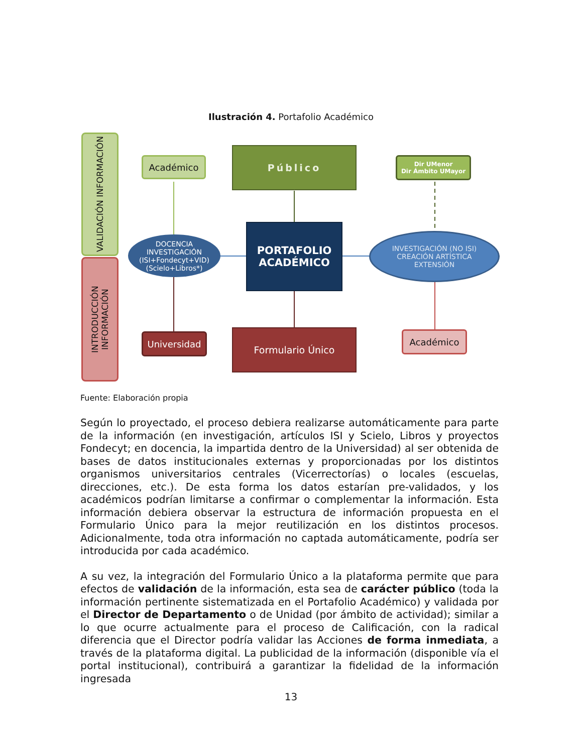Ilustración 4. Portafolio Académico
VALIDACIÓN INFORMACIÓN
INTRODUCCIÓN INFORMACIÓN
Académico
Público
Dir UMenor
Dir Ámbito UMayor
DOCENCIA
INVESTIGACIÓN
(ISI+Fondecyt+VID)
(Scielo+Libros*)
PORTAFOLIO
ACADÉMICO
INVESTIGACIÓN (NO ISI)
CREACIÓN ARTÍSTICA
EXTENSIÓN
Universidad Formulario Único Académico
Fuente: Elaboración propia
Según lo proyectado, el proceso debiera realizarse automáticamente para parte de la información (en investigación, artículos ISI y Scielo, Libros y proyectos Fondecyt; en docencia, la impartida dentro de la Universidad) al ser obtenida de bases de datos institucionales externas y proporcionadas por los distintos organismos universitarios centrales (Vicerrectorías) o locales (escuelas, direcciones, etc.). De esta forma los datos estarían pre-validados, y los académicos podrían limitarse a confirmar o complementar la información. Esta información debiera observar la estructura de información propuesta en el Formulario Único para la mejor reutilización en los distintos procesos. Adicionalmente, toda otra información no captada automáticamente, podría ser introducida por cada académico.
A su vez, la integración del Formulario Único a la plataforma permite que para efectos de validación de la información, esta sea de carácter público (toda la información pertinente sistematizada en el Portafolio Académico) y validada por el Director de Departamento o de Unidad (por ámbito de actividad); similar a lo que ocurre actualmente para el proceso de Calificación, con la radical diferencia que el Director podría validar las Acciones de forma inmediata, a través de la plataforma digital. La publicidad de la información (disponible vía el portal institucional), contribuirá a garantizar la fidelidad de la información ingresada
13